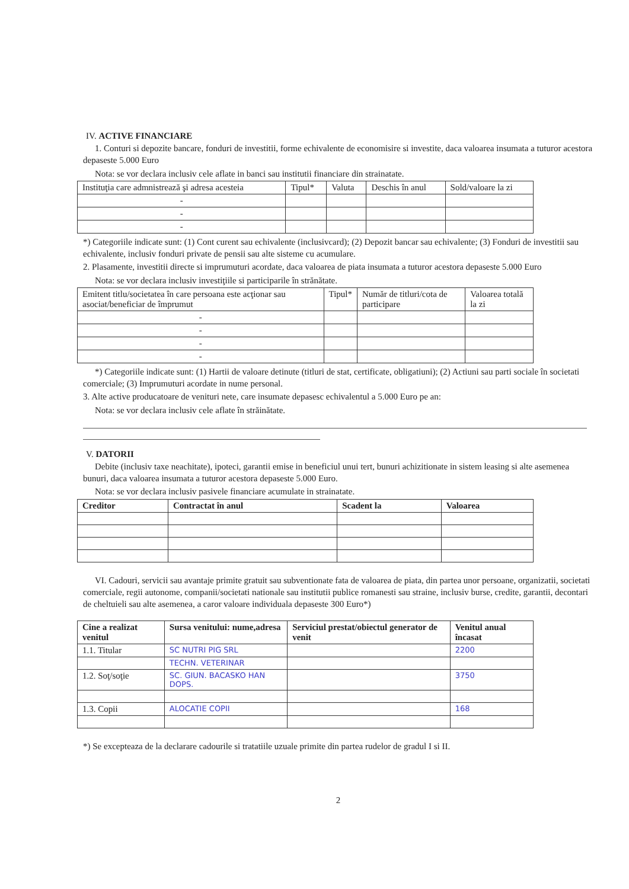IV. ACTIVE FINANCIARE
1. Conturi si depozite bancare, fonduri de investitii, forme echivalente de economisire si investite, daca valoarea insumata a tuturor acestora depaseste 5.000 Euro
Nota: se vor declara inclusiv cele aflate in banci sau institutii financiare din strainatate.
| Instituţia care admnistrează şi adresa acesteia | Tipul* | Valuta | Deschis în anul | Sold/valoare la zi |
| --- | --- | --- | --- | --- |
| - | | | | |
| - | | | | |
| - | | | | |
*) Categoriile indicate sunt: (1) Cont curent sau echivalente (inclusivcard); (2) Depozit bancar sau echivalente; (3) Fonduri de investitii sau echivalente, inclusiv fonduri private de pensii sau alte sisteme cu acumulare.
2. Plasamente, investitii directe si imprumuturi acordate, daca valoarea de piata insumata a tuturor acestora depaseste 5.000 Euro
Nota: se vor declara inclusiv investiţiile si participarile în strănătate.
| Emitent titlu/societatea în care persoana este acţionar sau asociat/beneficiar de împrumut | Tipul* | Număr de titluri/cota de participare | Valoarea totală la zi |
| --- | --- | --- | --- |
| - | | | |
| - | | | |
| - | | | |
| - | | | |
*) Categoriile indicate sunt: (1) Hartii de valoare detinute (titluri de stat, certificate, obligatiuni); (2) Actiuni sau parti sociale în societati comerciale; (3) Imprumuturi acordate in nume personal.
3. Alte active producatoare de venituri nete, care insumate depasesc echivalentul a 5.000 Euro pe an:
Nota: se vor declara inclusiv cele aflate în străinătate.
V. DATORII
Debite (inclusiv taxe neachitate), ipoteci, garantii emise in beneficiul unui tert, bunuri achizitionate in sistem leasing si alte asemenea bunuri, daca valoarea insumata a tuturor acestora depaseste 5.000 Euro.
Nota: se vor declara inclusiv pasivele financiare acumulate in strainatate.
| Creditor | Contractat în anul | Scadent la | Valoarea |
| --- | --- | --- | --- |
VI. Cadouri, servicii sau avantaje primite gratuit sau subventionate fata de valoarea de piata, din partea unor persoane, organizatii, societati comerciale, regii autonome, companii/societati nationale sau institutii publice romanesti sau straine, inclusiv burse, credite, garantii, decontari de cheltuieli sau alte asemenea, a caror valoare individuala depaseste 300 Euro*)
| Cine a realizat venitul | Sursa venitului: nume,adresa | Serviciul prestat/obiectul generator de venit | Venitul anual încasat |
| --- | --- | --- | --- |
| 1.1. Titular | SC NUTRI PIG SRL | | 2200 |
| | TECHN. VETERINAR | | |
| 1.2. Soţ/soţie | SC. GIUN. BACASKO HAN DOPS. | | 3750 |
| 1.3. Copii | ALOCATIE COPII | | 168 |
*) Se excepteaza de la declarare cadourile si tratatiile uzuale primite din partea rudelor de gradul I si II.
2